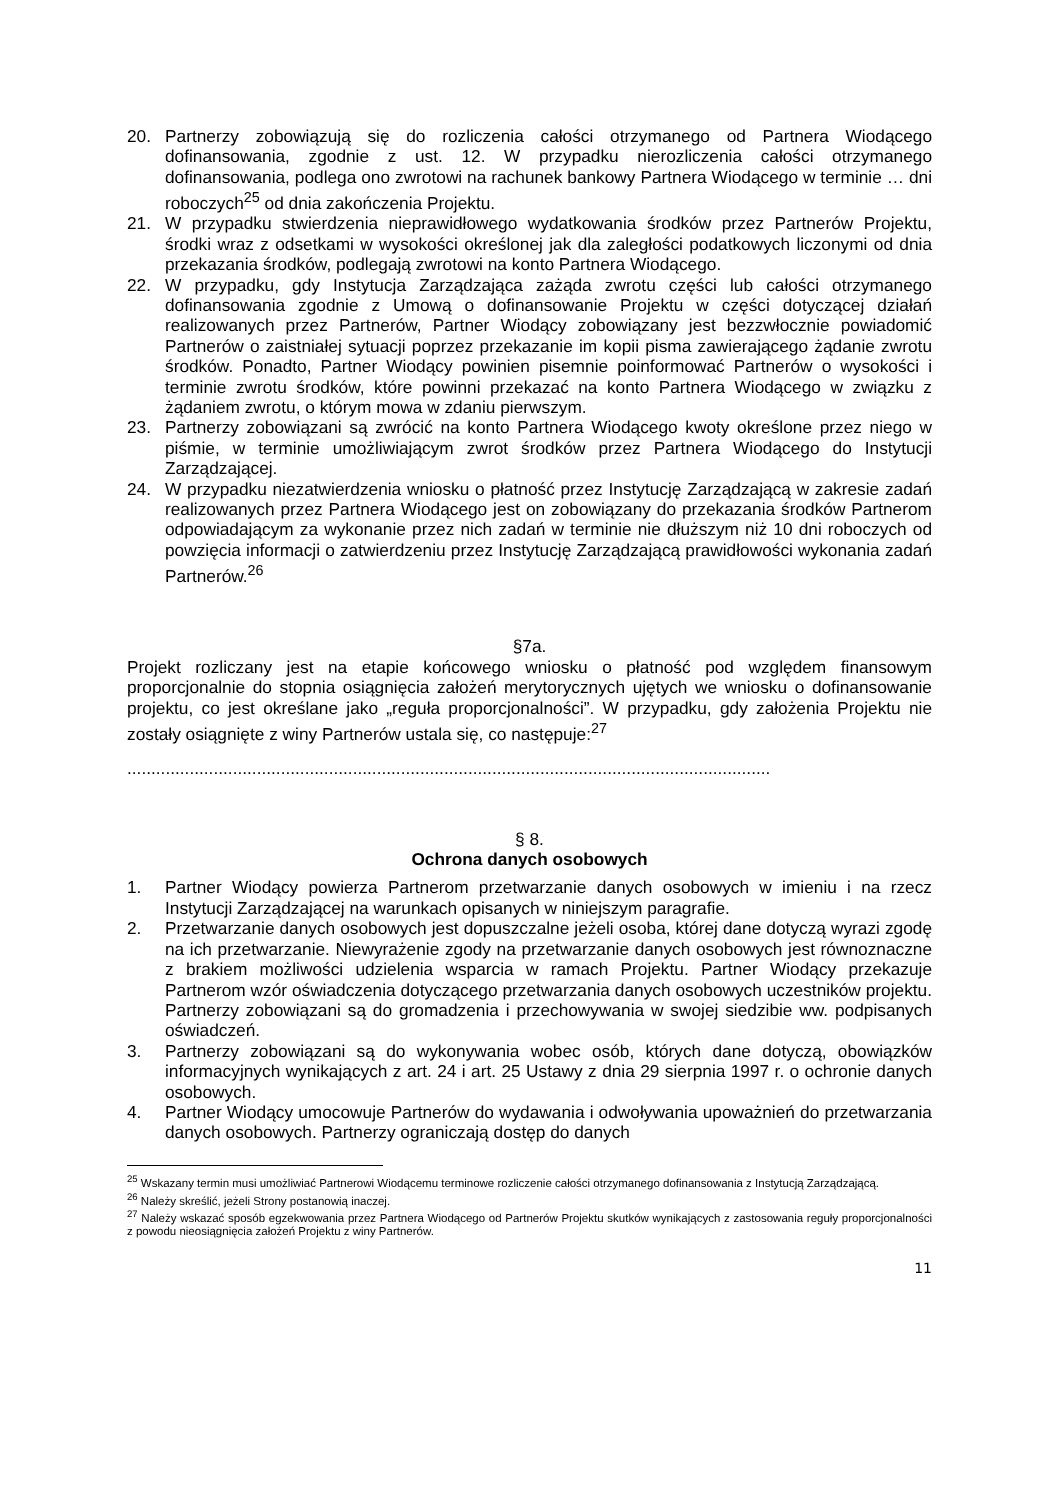20. Partnerzy zobowiązują się do rozliczenia całości otrzymanego od Partnera Wiodącego dofinansowania, zgodnie z ust. 12. W przypadku nierozliczenia całości otrzymanego dofinansowania, podlega ono zwrotowi na rachunek bankowy Partnera Wiodącego w terminie … dni roboczych<sup>25</sup> od dnia zakończenia Projektu.
21. W przypadku stwierdzenia nieprawidłowego wydatkowania środków przez Partnerów Projektu, środki wraz z odsetkami w wysokości określonej jak dla zaległości podatkowych liczonymi od dnia przekazania środków, podlegają zwrotowi na konto Partnera Wiodącego.
22. W przypadku, gdy Instytucja Zarządzająca zażąda zwrotu części lub całości otrzymanego dofinansowania zgodnie z Umową o dofinansowanie Projektu w części dotyczącej działań realizowanych przez Partnerów, Partner Wiodący zobowiązany jest bezzwłocznie powiadomić Partnerów o zaistniałej sytuacji poprzez przekazanie im kopii pisma zawierającego żądanie zwrotu środków. Ponadto, Partner Wiodący powinien pisemnie poinformować Partnerów o wysokości i terminie zwrotu środków, które powinni przekazać na konto Partnera Wiodącego w związku z żądaniem zwrotu, o którym mowa w zdaniu pierwszym.
23. Partnerzy zobowiązani są zwrócić na konto Partnera Wiodącego kwoty określone przez niego w piśmie, w terminie umożliwiającym zwrot środków przez Partnera Wiodącego do Instytucji Zarządzającej.
24. W przypadku niezatwierdzenia wniosku o płatność przez Instytucję Zarządzającą w zakresie zadań realizowanych przez Partnera Wiodącego jest on zobowiązany do przekazania środków Partnerom odpowiadającym za wykonanie przez nich zadań w terminie nie dłuższym niż 10 dni roboczych od powzięcia informacji o zatwierdzeniu przez Instytucję Zarządzającą prawidłowości wykonania zadań Partnerów.<sup>26</sup>
§7a.
Projekt rozliczany jest na etapie końcowego wniosku o płatność pod względem finansowym proporcjonalnie do stopnia osiągnięcia założeń merytorycznych ujętych we wniosku o dofinansowanie projektu, co jest określane jako „reguła proporcjonalności”. W przypadku, gdy założenia Projektu nie zostały osiągnięte z winy Partnerów ustala się, co następuje:<sup>27</sup>
......................................................................................................................................
§ 8.
Ochrona danych osobowych
1. Partner Wiodący powierza Partnerom przetwarzanie danych osobowych w imieniu i na rzecz Instytucji Zarządzającej na warunkach opisanych w niniejszym paragrafie.
2. Przetwarzanie danych osobowych jest dopuszczalne jeżeli osoba, której dane dotyczą wyrazi zgodę na ich przetwarzanie. Niewyrażenie zgody na przetwarzanie danych osobowych jest równoznaczne z brakiem możliwości udzielenia wsparcia w ramach Projektu. Partner Wiodący przekazuje Partnerom wzór oświadczenia dotyczącego przetwarzania danych osobowych uczestników projektu. Partnerzy zobowiązani są do gromadzenia i przechowywania w swojej siedzibie ww. podpisanych oświadczeń.
3. Partnerzy zobowiązani są do wykonywania wobec osób, których dane dotyczą, obowiązków informacyjnych wynikających z art. 24 i art. 25 Ustawy z dnia 29 sierpnia 1997 r. o ochronie danych osobowych.
4. Partner Wiodący umocowuje Partnerów do wydawania i odwoływania upoważnień do przetwarzania danych osobowych. Partnerzy ograniczają dostęp do danych
<sup>25</sup> Wskazany termin musi umożliwiać Partnerowi Wiodącemu terminowe rozliczenie całości otrzymanego dofinansowania z Instytucją Zarządzającą.
<sup>26</sup> Należy skreślić, jeżeli Strony postanowią inaczej.
<sup>27</sup> Należy wskazać sposób egzekwowania przez Partnera Wiodącego od Partnerów Projektu skutków wynikających z zastosowania reguły proporcjonalności z powodu nieosiągnięcia założeń Projektu z winy Partnerów.
11